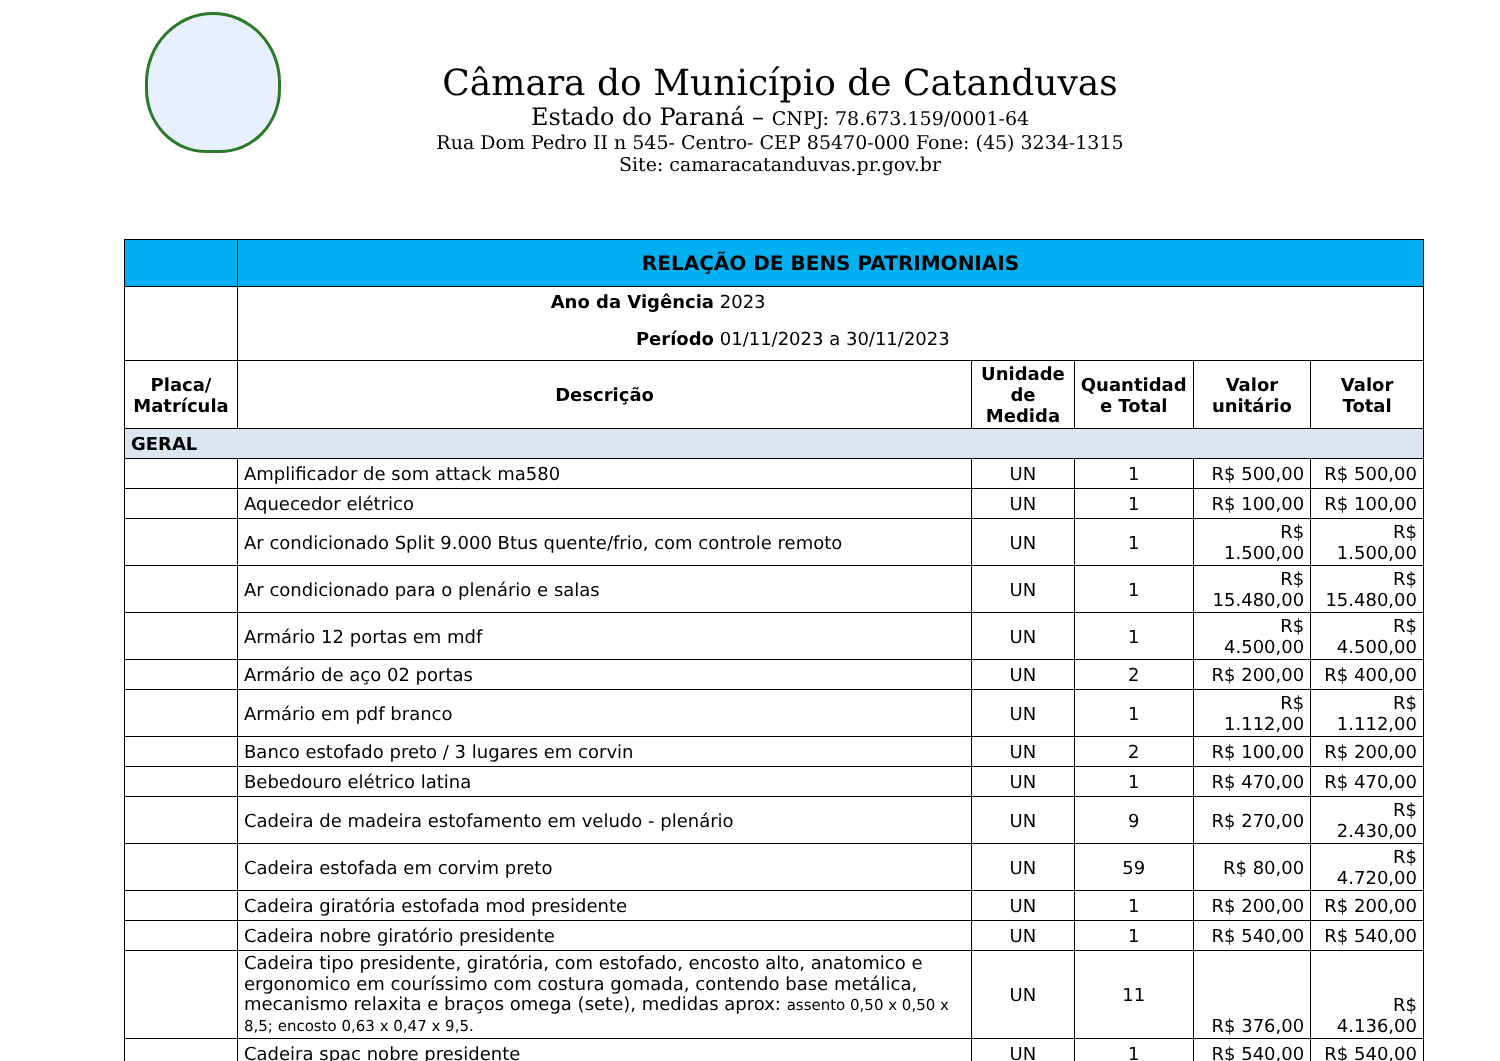Câmara do Município de Catanduvas
Estado do Paraná – CNPJ: 78.673.159/0001-64
Rua Dom Pedro II n 545- Centro- CEP 85470-000 Fone: (45) 3234-1315
Site: camaracatanduvas.pr.gov.br
| | RELAÇÃO DE BENS PATRIMONIAIS | | | | |
| | Ano da Vigência 2023 | | | | |
| | Período 01/11/2023 a 30/11/2023 | | | | |
| Placa/ Matrícula | Descrição | Unidade de Medida | Quantidad e Total | Valor unitário | Valor Total |
| GERAL | | | | | |
| | Amplificador de som attack ma580 | UN | 1 | R$ 500,00 | R$ 500,00 |
| | Aquecedor elétrico | UN | 1 | R$ 100,00 | R$ 100,00 |
| | Ar condicionado Split 9.000 Btus quente/frio, com controle remoto | UN | 1 | R$ 1.500,00 | R$ 1.500,00 |
| | Ar condicionado para o plenário e salas | UN | 1 | R$ 15.480,00 | R$ 15.480,00 |
| | Armário 12 portas em mdf | UN | 1 | R$ 4.500,00 | R$ 4.500,00 |
| | Armário de aço 02 portas | UN | 2 | R$ 200,00 | R$ 400,00 |
| | Armário em pdf branco | UN | 1 | R$ 1.112,00 | R$ 1.112,00 |
| | Banco estofado preto / 3 lugares em corvin | UN | 2 | R$ 100,00 | R$ 200,00 |
| | Bebedouro elétrico latina | UN | 1 | R$ 470,00 | R$ 470,00 |
| | Cadeira de madeira estofamento em veludo - plenário | UN | 9 | R$ 270,00 | R$ 2.430,00 |
| | Cadeira estofada em corvim preto | UN | 59 | R$ 80,00 | R$ 4.720,00 |
| | Cadeira giratória estofada mod presidente | UN | 1 | R$ 200,00 | R$ 200,00 |
| | Cadeira nobre giratório presidente | UN | 1 | R$ 540,00 | R$ 540,00 |
| | Cadeira tipo presidente, giratória, com estofado, encosto alto, anatomico e ergonomico em couríssimo com costura gomada, contendo base metálica, mecanismo relaxita e braços omega (sete), medidas aprox: assento 0,50 x 0,50 x 8,5; encosto 0,63 x 0,47 x 9,5. | UN | 11 | R$ 376,00 | R$ 4.136,00 |
| | Cadeira spac nobre presidente | UN | 1 | R$ 540,00 | R$ 540,00 |